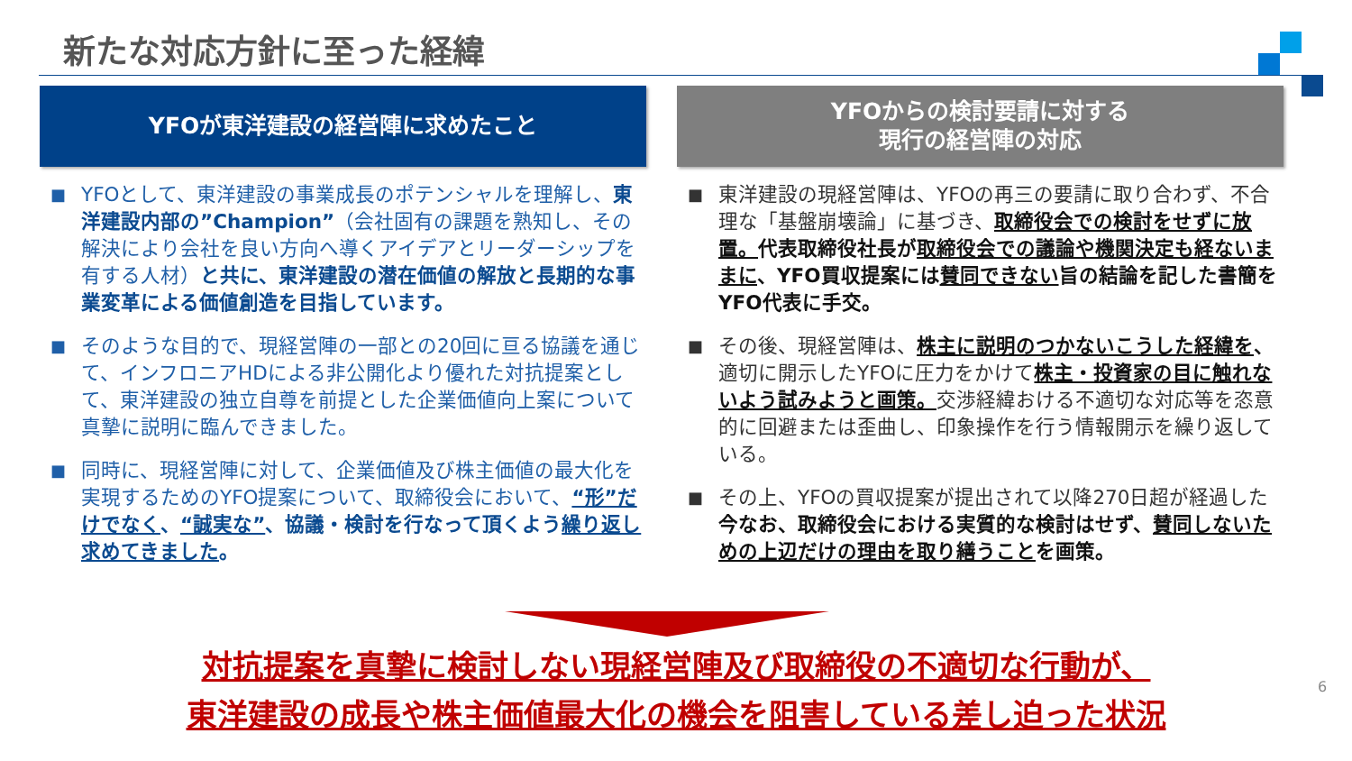新たな対応方針に至った経緯
YFOが東洋建設の経営陣に求めたこと
■ YFOとして、東洋建設の事業成長のポテンシャルを理解し、東洋建設内部の”Champion”（会社固有の課題を熟知し、その解決により会社を良い方向へ導くアイデアとリーダーシップを有する人材）と共に、東洋建設の潜在価値の解放と長期的な事業変革による価値創造を目指しています。
■ そのような目的で、現経営陣の一部との20回に亘る協議を通じて、インフロニアHDによる非公開化より優れた対抗提案として、東洋建設の独立自尊を前提とした企業価値向上案について真摯に説明に臨んできました。
■ 同時に、現経営陣に対して、企業価値及び株主価値の最大化を実現するためのYFO提案について、取締役会において、“形”だけでなく、“誠実な”、協議・検討を行なって頂くよう繰り返し求めてきました。
YFOからの検討要請に対する
現行の経営陣の対応
■ 東洋建設の現経営陣は、YFOの再三の要請に取り合わず、不合理な「基盤崩壊論」に基づき、取締役会での検討をせずに放置。代表取締役社長が取締役会での議論や機関決定も経ないままに、YFO買収提案には賛同できない旨の結論を記した書簡をYFO代表に手交。
■ その後、現経営陣は、株主に説明のつかないこうした経緯を、適切に開示したYFOに圧力をかけて株主・投資家の目に触れないよう試みようと画策。交渉経緯おける不適切な対応等を恣意的に回避または歪曲し、印象操作を行う情報開示を繰り返している。
■ その上、YFOの買収提案が提出されて以降270日超が経過した今なお、取締役会における実質的な検討はせず、賛同しないための上辺だけの理由を取り繕うことを画策。
対抗提案を真摯に検討しない現経営陣及び取締役の不適切な行動が、
東洋建設の成長や株主価値最大化の機会を阻害している差し迫った状況
6